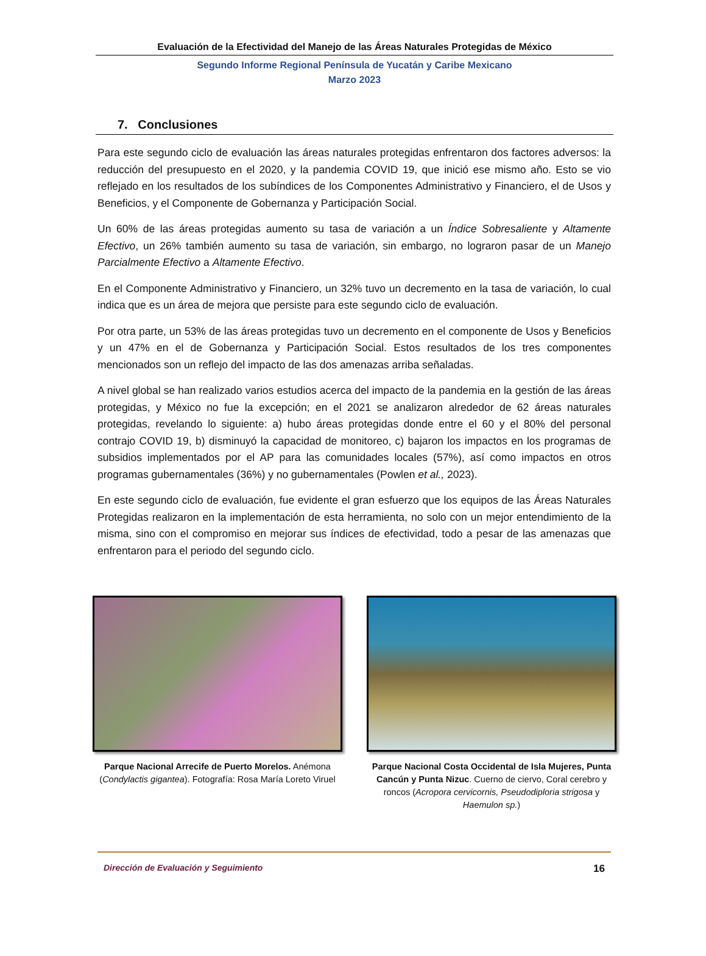Evaluación de la Efectividad del Manejo de las Áreas Naturales Protegidas de México
Segundo Informe Regional Península de Yucatán y Caribe Mexicano
Marzo 2023
7. Conclusiones
Para este segundo ciclo de evaluación las áreas naturales protegidas enfrentaron dos factores adversos: la reducción del presupuesto en el 2020, y la pandemia COVID 19, que inició ese mismo año. Esto se vio reflejado en los resultados de los subíndices de los Componentes Administrativo y Financiero, el de Usos y Beneficios, y el Componente de Gobernanza y Participación Social.
Un 60% de las áreas protegidas aumento su tasa de variación a un Índice Sobresaliente y Altamente Efectivo, un 26% también aumento su tasa de variación, sin embargo, no lograron pasar de un Manejo Parcialmente Efectivo a Altamente Efectivo.
En el Componente Administrativo y Financiero, un 32% tuvo un decremento en la tasa de variación, lo cual indica que es un área de mejora que persiste para este segundo ciclo de evaluación.
Por otra parte, un 53% de las áreas protegidas tuvo un decremento en el componente de Usos y Beneficios y un 47% en el de Gobernanza y Participación Social. Estos resultados de los tres componentes mencionados son un reflejo del impacto de las dos amenazas arriba señaladas.
A nivel global se han realizado varios estudios acerca del impacto de la pandemia en la gestión de las áreas protegidas, y México no fue la excepción; en el 2021 se analizaron alrededor de 62 áreas naturales protegidas, revelando lo siguiente: a) hubo áreas protegidas donde entre el 60 y el 80% del personal contrajo COVID 19, b) disminuyó la capacidad de monitoreo, c) bajaron los impactos en los programas de subsidios implementados por el AP para las comunidades locales (57%), así como impactos en otros programas gubernamentales (36%) y no gubernamentales (Powlen et al., 2023).
En este segundo ciclo de evaluación, fue evidente el gran esfuerzo que los equipos de las Áreas Naturales Protegidas realizaron en la implementación de esta herramienta, no solo con un mejor entendimiento de la misma, sino con el compromiso en mejorar sus índices de efectividad, todo a pesar de las amenazas que enfrentaron para el periodo del segundo ciclo.
Parque Nacional Arrecife de Puerto Morelos. Anémona (Condylactis gigantea). Fotografía: Rosa María Loreto Viruel
Parque Nacional Costa Occidental de Isla Mujeres, Punta Cancún y Punta Nizuc. Cuerno de ciervo, Coral cerebro y roncos (Acropora cervicornis, Pseudodiploria strigosa y Haemulon sp.)
Dirección de Evaluación y Seguimiento 16